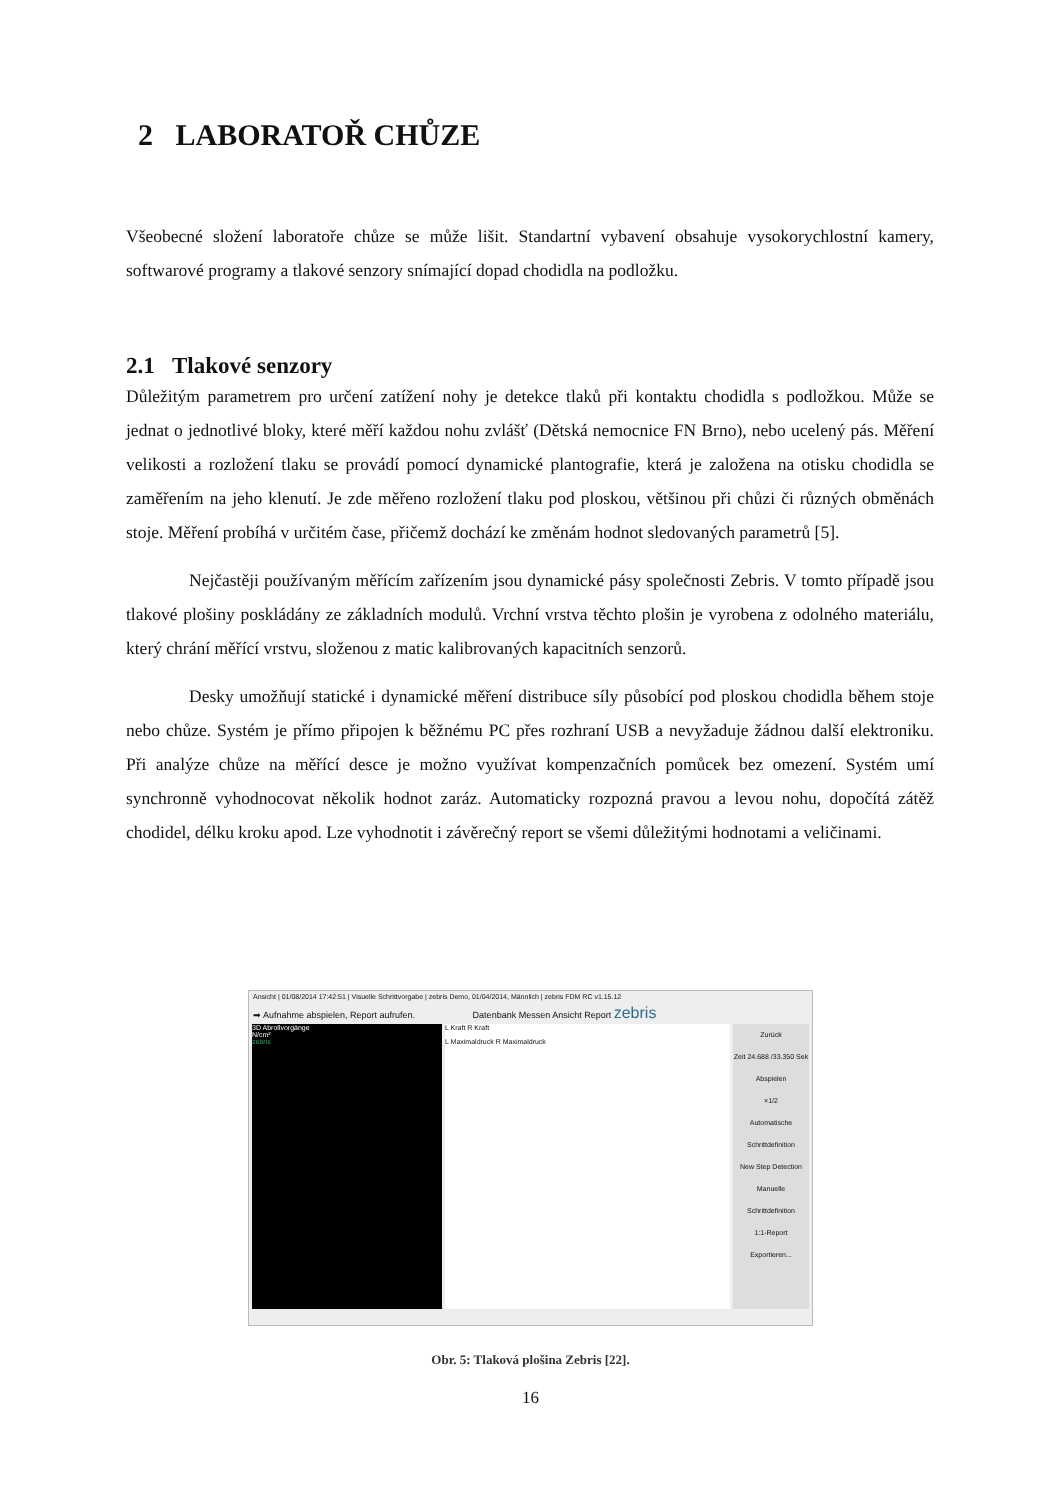2 LABORATOŘ CHŮZE
Všeobecné složení laboratoře chůze se může lišit. Standartní vybavení obsahuje vysokorychlostní kamery, softwarové programy a tlakové senzory snímající dopad chodidla na podložku.
2.1 Tlakové senzory
Důležitým parametrem pro určení zatížení nohy je detekce tlaků při kontaktu chodidla s podložkou. Může se jednat o jednotlivé bloky, které měří každou nohu zvlášť (Dětská nemocnice FN Brno), nebo ucelený pás. Měření velikosti a rozložení tlaku se provádí pomocí dynamické plantografie, která je založena na otisku chodidla se zaměřením na jeho klenutí. Je zde měřeno rozložení tlaku pod ploskou, většinou při chůzi či různých obměnách stoje. Měření probíhá v určitém čase, přičemž dochází ke změnám hodnot sledovaných parametrů [5].
Nejčastěji používaným měřícím zařízením jsou dynamické pásy společnosti Zebris. V tomto případě jsou tlakové plošiny poskládány ze základních modulů. Vrchní vrstva těchto plošin je vyrobena z odolného materiálu, který chrání měřící vrstvu, složenou z matic kalibrovaných kapacitních senzorů.
Desky umožňují statické i dynamické měření distribuce síly působící pod ploskou chodidla během stoje nebo chůze. Systém je přímo připojen k běžnému PC přes rozhraní USB a nevyžaduje žádnou další elektroniku. Při analýze chůze na měřící desce je možno využívat kompenzačních pomůcek bez omezení. Systém umí synchronně vyhodnocovat několik hodnot zaráz. Automaticky rozpozná pravou a levou nohu, dopočítá zátěž chodidel, délku kroku apod. Lze vyhodnotit i závěrečný report se všemi důležitými hodnotami a veličinami.
Ansicht | 01/08/2014 17:42:51 | Visuelle Schrittvorgabe | zebris Demo, 01/04/2014, Männlich | zebris FDM RC v1.15.12
➡ Aufnahme abspielen, Report aufrufen. Datenbank Messen Ansicht Report zebris
3D Abrollvorgänge
N/cm²
zebris
L Kraft R Kraft
L Maximaldruck R Maximaldruck
Zurück
Zeit 24.688 /33.350 Sek
Abspielen
×1/2
Automatische Schrittdefinition
New Step Detection
Manuelle Schrittdefinition
1:1-Report
Exportieren...
Obr. 5: Tlaková plošina Zebris [22].
16